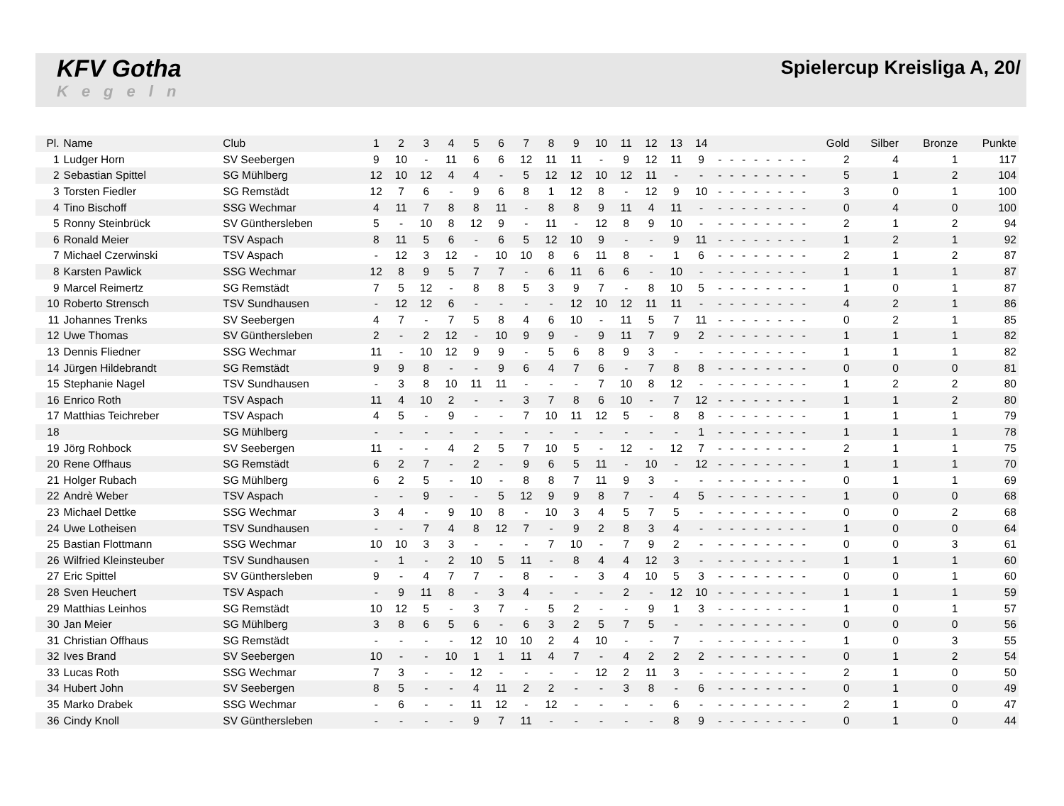KFV Gotha
Kegeln
Spielercup Kreisliga A, 20/
| Pl. | Name | Club | 1 | 2 | 3 | 4 | 5 | 6 | 7 | 8 | 9 | 10 | 11 | 12 | 13 | 14 | | | | | | | | | Gold | Silber | Bronze | Punkte |
| --- | --- | --- | --- | --- | --- | --- | --- | --- | --- | --- | --- | --- | --- | --- | --- | --- | --- | --- | --- | --- | --- | --- | --- | --- | --- | --- | --- | --- |
| 1 | Ludger Horn | SV Seebergen | 9 | 10 | - | 11 | 6 | 6 | 12 | 11 | 11 | - | 9 | 12 | 11 | 9 | - | - | - | - | - | - | - | - | 2 | 4 | 1 | 117 |
| 2 | Sebastian Spittel | SG Mühlberg | 12 | 10 | 12 | 4 | 4 | - | 5 | 12 | 12 | 10 | 12 | 11 | - | - | - | - | - | - | - | - | - | - | 5 | 1 | 2 | 104 |
| 3 | Torsten Fiedler | SG Remstädt | 12 | 7 | 6 | - | 9 | 6 | 8 | 1 | 12 | 8 | - | 12 | 9 | 10 | - | - | - | - | - | - | - | - | 3 | 0 | 1 | 100 |
| 4 | Tino Bischoff | SSG Wechmar | 4 | 11 | 7 | 8 | 8 | 11 | - | 8 | 8 | 9 | 11 | 4 | 11 | - | - | - | - | - | - | - | - | - | 0 | 4 | 0 | 100 |
| 5 | Ronny Steinbrück | SV Günthersleben | 5 | - | 10 | 8 | 12 | 9 | - | 11 | - | 12 | 8 | 9 | 10 | - | - | - | - | - | - | - | - | - | 2 | 1 | 2 | 94 |
| 6 | Ronald Meier | TSV Aspach | 8 | 11 | 5 | 6 | - | 6 | 5 | 12 | 10 | 9 | - | - | 9 | 11 | - | - | - | - | - | - | - | - | 1 | 2 | 1 | 92 |
| 7 | Michael Czerwinski | TSV Aspach | - | 12 | 3 | 12 | - | 10 | 10 | 8 | 6 | 11 | 8 | - | 1 | 6 | - | - | - | - | - | - | - | - | 2 | 1 | 2 | 87 |
| 8 | Karsten Pawlick | SSG Wechmar | 12 | 8 | 9 | 5 | 7 | 7 | - | 6 | 11 | 6 | 6 | - | 10 | - | - | - | - | - | - | - | - | - | 1 | 1 | 1 | 87 |
| 9 | Marcel Reimertz | SG Remstädt | 7 | 5 | 12 | - | 8 | 8 | 5 | 3 | 9 | 7 | - | 8 | 10 | 5 | - | - | - | - | - | - | - | - | 1 | 0 | 1 | 87 |
| 10 | Roberto Strensch | TSV Sundhausen | - | 12 | 12 | 6 | - | - | - | - | 12 | 10 | 12 | 11 | 11 | - | - | - | - | - | - | - | - | - | 4 | 2 | 1 | 86 |
| 11 | Johannes Trenks | SV Seebergen | 4 | 7 | - | 7 | 5 | 8 | 4 | 6 | 10 | - | 11 | 5 | 7 | 11 | - | - | - | - | - | - | - | - | 0 | 2 | 1 | 85 |
| 12 | Uwe Thomas | SV Günthersleben | 2 | - | 2 | 12 | - | 10 | 9 | 9 | - | 9 | 11 | 7 | 9 | 2 | - | - | - | - | - | - | - | - | 1 | 1 | 1 | 82 |
| 13 | Dennis Fliedner | SSG Wechmar | 11 | - | 10 | 12 | 9 | 9 | - | 5 | 6 | 8 | 9 | 3 | - | - | - | - | - | - | - | - | - | - | 1 | 1 | 1 | 82 |
| 14 | Jürgen Hildebrandt | SG Remstädt | 9 | 9 | 8 | - | - | 9 | 6 | 4 | 7 | 6 | - | 7 | 8 | 8 | - | - | - | - | - | - | - | - | 0 | 0 | 0 | 81 |
| 15 | Stephanie Nagel | TSV Sundhausen | - | 3 | 8 | 10 | 11 | 11 | - | - | - | 7 | 10 | 8 | 12 | - | - | - | - | - | - | - | - | - | 1 | 2 | 2 | 80 |
| 16 | Enrico Roth | TSV Aspach | 11 | 4 | 10 | 2 | - | - | 3 | 7 | 8 | 6 | 10 | - | 7 | 12 | - | - | - | - | - | - | - | - | 1 | 1 | 2 | 80 |
| 17 | Matthias Teichreber | TSV Aspach | 4 | 5 | - | 9 | - | - | 7 | 10 | 11 | 12 | 5 | - | 8 | 8 | - | - | - | - | - | - | - | - | 1 | 1 | 1 | 79 |
| 18 | | SG Mühlberg | - | - | - | - | - | - | - | - | - | - | - | - | - | 1 | - | - | - | - | - | - | - | - | 1 | 1 | 1 | 78 |
| 19 | Jörg Rohbock | SV Seebergen | 11 | - | - | 4 | 2 | 5 | 7 | 10 | 5 | - | 12 | - | 12 | 7 | - | - | - | - | - | - | - | - | 2 | 1 | 1 | 75 |
| 20 | Rene Offhaus | SG Remstädt | 6 | 2 | 7 | - | 2 | - | 9 | 6 | 5 | 11 | - | 10 | - | 12 | - | - | - | - | - | - | - | - | 1 | 1 | 1 | 70 |
| 21 | Holger Rubach | SG Mühlberg | 6 | 2 | 5 | - | 10 | - | 8 | 8 | 7 | 11 | 9 | 3 | - | - | - | - | - | - | - | - | - | - | 0 | 1 | 1 | 69 |
| 22 | Andrè Weber | TSV Aspach | - | - | 9 | - | - | 5 | 12 | 9 | 9 | 8 | 7 | - | 4 | 5 | - | - | - | - | - | - | - | - | 1 | 0 | 0 | 68 |
| 23 | Michael Dettke | SSG Wechmar | 3 | 4 | - | 9 | 10 | 8 | - | 10 | 3 | 4 | 5 | 7 | 5 | - | - | - | - | - | - | - | - | - | 0 | 0 | 2 | 68 |
| 24 | Uwe Lotheisen | TSV Sundhausen | - | - | 7 | 4 | 8 | 12 | 7 | - | 9 | 2 | 8 | 3 | 4 | - | - | - | - | - | - | - | - | - | 1 | 0 | 0 | 64 |
| 25 | Bastian Flottmann | SSG Wechmar | 10 | 10 | 3 | 3 | - | - | - | 7 | 10 | - | 7 | 9 | 2 | - | - | - | - | - | - | - | - | - | 0 | 0 | 3 | 61 |
| 26 | Wilfried Kleinsteuber | TSV Sundhausen | - | 1 | - | 2 | 10 | 5 | 11 | - | 8 | 4 | 4 | 12 | 3 | - | - | - | - | - | - | - | - | - | 1 | 1 | 1 | 60 |
| 27 | Eric Spittel | SV Günthersleben | 9 | - | 4 | 7 | 7 | - | 8 | - | - | 3 | 4 | 10 | 5 | 3 | - | - | - | - | - | - | - | - | 0 | 0 | 1 | 60 |
| 28 | Sven Heuchert | TSV Aspach | - | 9 | 11 | 8 | - | 3 | 4 | - | - | - | 2 | - | 12 | 10 | - | - | - | - | - | - | - | - | 1 | 1 | 1 | 59 |
| 29 | Matthias Leinhos | SG Remstädt | 10 | 12 | 5 | - | 3 | 7 | - | 5 | 2 | - | - | 9 | 1 | 3 | - | - | - | - | - | - | - | - | 1 | 0 | 1 | 57 |
| 30 | Jan Meier | SG Mühlberg | 3 | 8 | 6 | 5 | 6 | - | 6 | 3 | 2 | 5 | 7 | 5 | - | - | - | - | - | - | - | - | - | - | 0 | 0 | 0 | 56 |
| 31 | Christian Offhaus | SG Remstädt | - | - | - | - | 12 | 10 | 10 | 2 | 4 | 10 | - | - | 7 | - | - | - | - | - | - | - | - | - | 1 | 0 | 3 | 55 |
| 32 | Ives Brand | SV Seebergen | 10 | - | - | 10 | 1 | 1 | 11 | 4 | 7 | - | 4 | 2 | 2 | 2 | - | - | - | - | - | - | - | - | 0 | 1 | 2 | 54 |
| 33 | Lucas Roth | SSG Wechmar | 7 | 3 | - | - | 12 | - | - | - | - | 12 | 2 | 11 | 3 | - | - | - | - | - | - | - | - | - | 2 | 1 | 0 | 50 |
| 34 | Hubert John | SV Seebergen | 8 | 5 | - | - | 4 | 11 | 2 | 2 | - | - | 3 | 8 | - | 6 | - | - | - | - | - | - | - | - | 0 | 1 | 0 | 49 |
| 35 | Marko Drabek | SSG Wechmar | - | 6 | - | - | 11 | 12 | - | 12 | - | - | - | - | 6 | - | - | - | - | - | - | - | - | - | 2 | 1 | 0 | 47 |
| 36 | Cindy Knoll | SV Günthersleben | - | - | - | - | 9 | 7 | 11 | - | - | - | - | - | 8 | 9 | - | - | - | - | - | - | - | - | 0 | 1 | 0 | 44 |